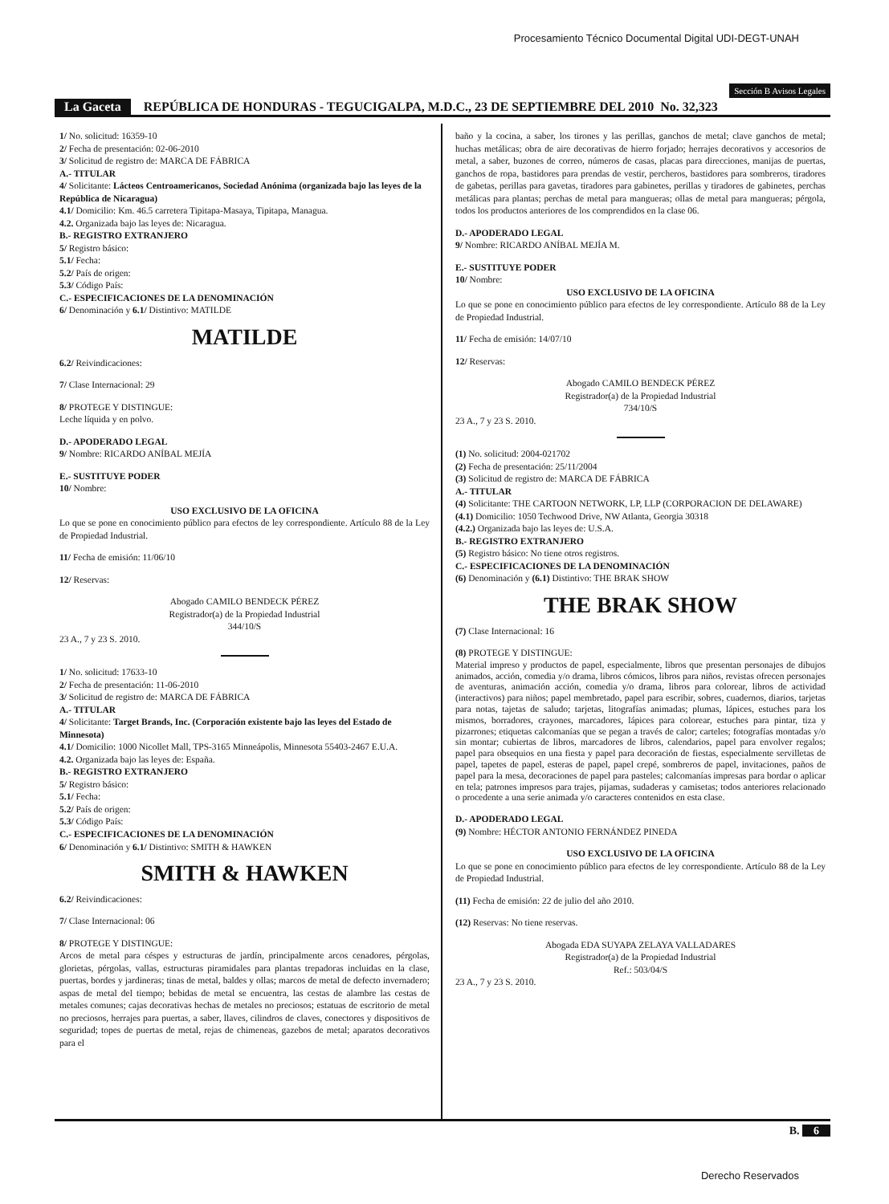Procesamiento Técnico Documental Digital UDI-DEGT-UNAH
Sección B Avisos Legales
La Gaceta REPÚBLICA DE HONDURAS - TEGUCIGALPA, M.D.C., 23 DE SEPTIEMBRE DEL 2010 No. 32,323
1/ No. solicitud: 16359-10
2/ Fecha de presentación: 02-06-2010
3/ Solicitud de registro de: MARCA DE FÁBRICA
A.- TITULAR
4/ Solicitante: Lácteos Centroamericanos, Sociedad Anónima (organizada bajo las leyes de la República de Nicaragua)
4.1/ Domicilio: Km. 46.5 carretera Tipitapa-Masaya, Tipitapa, Managua.
4.2. Organizada bajo las leyes de: Nicaragua.
B.- REGISTRO EXTRANJERO
5/ Registro básico:
5.1/ Fecha:
5.2/ País de origen:
5.3/ Código País:
C.- ESPECIFICACIONES DE LA DENOMINACIÓN
6/ Denominación y 6.1/ Distintivo: MATILDE
MATILDE
6.2/ Reivindicaciones:
7/ Clase Internacional: 29
8/ PROTEGE Y DISTINGUE:
Leche líquida y en polvo.
D.- APODERADO LEGAL
9/ Nombre: RICARDO ANÍBAL MEJÍA
E.- SUSTITUYE PODER
10/ Nombre:
USO EXCLUSIVO DE LA OFICINA
Lo que se pone en conocimiento público para efectos de ley correspondiente. Artículo 88 de la Ley de Propiedad Industrial.
11/ Fecha de emisión: 11/06/10
12/ Reservas:
Abogado CAMILO BENDECK PÉREZ
Registrador(a) de la Propiedad Industrial
344/10/S
23 A., 7 y 23 S. 2010.
1/ No. solicitud: 17633-10
2/ Fecha de presentación: 11-06-2010
3/ Solicitud de registro de: MARCA DE FÁBRICA
A.- TITULAR
4/ Solicitante: Target Brands, Inc. (Corporación existente bajo las leyes del Estado de Minnesota)
4.1/ Domicilio: 1000 Nicollet Mall, TPS-3165 Minneápolis, Minnesota 55403-2467 E.U.A.
4.2. Organizada bajo las leyes de: España.
B.- REGISTRO EXTRANJERO
5/ Registro básico:
5.1/ Fecha:
5.2/ País de origen:
5.3/ Código País:
C.- ESPECIFICACIONES DE LA DENOMINACIÓN
6/ Denominación y 6.1/ Distintivo: SMITH & HAWKEN
SMITH & HAWKEN
6.2/ Reivindicaciones:
7/ Clase Internacional: 06
8/ PROTEGE Y DISTINGUE:
Arcos de metal para céspes y estructuras de jardín, principalmente arcos cenadores, pérgolas, glorietas, pérgolas, vallas, estructuras piramidales para plantas trepadoras incluidas en la clase, puertas, bordes y jardineras; tinas de metal, baldes y ollas; marcos de metal de defecto invernadero; aspas de metal del tiempo; bebidas de metal se encuentra, las cestas de alambre las cestas de metales comunes; cajas decorativas hechas de metales no preciosos; estatuas de escritorio de metal no preciosos, herrajes para puertas, a saber, llaves, cilindros de claves, conectores y dispositivos de seguridad; topes de puertas de metal, rejas de chimeneas, gazebos de metal; aparatos decorativos para el
baño y la cocina, a saber, los tirones y las perillas, ganchos de metal; clave ganchos de metal; huchas metálicas; obra de aire decorativas de hierro forjado; herrajes decorativos y accesorios de metal, a saber, buzones de correo, números de casas, placas para direcciones, manijas de puertas, ganchos de ropa, bastidores para prendas de vestir, percheros, bastidores para sombreros, tiradores de gabetas, perillas para gavetas, tiradores para gabinetes, perillas y tiradores de gabinetes, perchas metálicas para plantas; perchas de metal para mangueras; ollas de metal para mangueras; pérgola, todos los productos anteriores de los comprendidos en la clase 06.
D.- APODERADO LEGAL
9/ Nombre: RICARDO ANÍBAL MEJÍA M.
E.- SUSTITUYE PODER
10/ Nombre:
USO EXCLUSIVO DE LA OFICINA
Lo que se pone en conocimiento público para efectos de ley correspondiente. Artículo 88 de la Ley de Propiedad Industrial.
11/ Fecha de emisión: 14/07/10
12/ Reservas:
Abogado CAMILO BENDECK PÉREZ
Registrador(a) de la Propiedad Industrial
734/10/S
23 A., 7 y 23 S. 2010.
(1) No. solicitud: 2004-021702
(2) Fecha de presentación: 25/11/2004
(3) Solicitud de registro de: MARCA DE FÁBRICA
A.- TITULAR
(4) Solicitante: THE CARTOON NETWORK, LP, LLP (CORPORACION DE DELAWARE)
(4.1) Domicilio: 1050 Techwood Drive, NW Atlanta, Georgia 30318
(4.2.) Organizada bajo las leyes de: U.S.A.
B.- REGISTRO EXTRANJERO
(5) Registro básico: No tiene otros registros.
C.- ESPECIFICACIONES DE LA DENOMINACIÓN
(6) Denominación y (6.1) Distintivo: THE BRAK SHOW
THE BRAK SHOW
(7) Clase Internacional: 16
(8) PROTEGE Y DISTINGUE:
Material impreso y productos de papel, especialmente, libros que presentan personajes de dibujos animados, acción, comedia y/o drama, libros cómicos, libros para niños, revistas ofrecen personajes de aventuras, animación acción, comedia y/o drama, libros para colorear, libros de actividad (interactivos) para niños; papel membretado, papel para escribir, sobres, cuadernos, diarios, tarjetas para notas, tajetas de saludo; tarjetas, litografías animadas; plumas, lápices, estuches para los mismos, borradores, crayones, marcadores, lápices para colorear, estuches para pintar, tiza y pizarrones; etiquetas calcomanías que se pegan a través de calor; carteles; fotografías montadas y/o sin montar; cubiertas de libros, marcadores de libros, calendarios, papel para envolver regalos; papel para obsequios en una fiesta y papel para decoración de fiestas, especialmente servilletas de papel, tapetes de papel, esteras de papel, papel crepé, sombreros de papel, invitaciones, paños de papel para la mesa, decoraciones de papel para pasteles; calcomanías impresas para bordar o aplicar en tela; patrones impresos para trajes, pijamas, sudaderas y camisetas; todos anteriores relacionado o procedente a una serie animada y/o caracteres contenidos en esta clase.
D.- APODERADO LEGAL
(9) Nombre: HÉCTOR ANTONIO FERNÁNDEZ PINEDA
USO EXCLUSIVO DE LA OFICINA
Lo que se pone en conocimiento público para efectos de ley correspondiente. Artículo 88 de la Ley de Propiedad Industrial.
(11) Fecha de emisión: 22 de julio del año 2010.
(12) Reservas: No tiene reservas.
Abogada EDA SUYAPA ZELAYA VALLADARES
Registrador(a) de la Propiedad Industrial
Ref.: 503/04/S
23 A., 7 y 23 S. 2010.
B. 6
Derecho Reservados